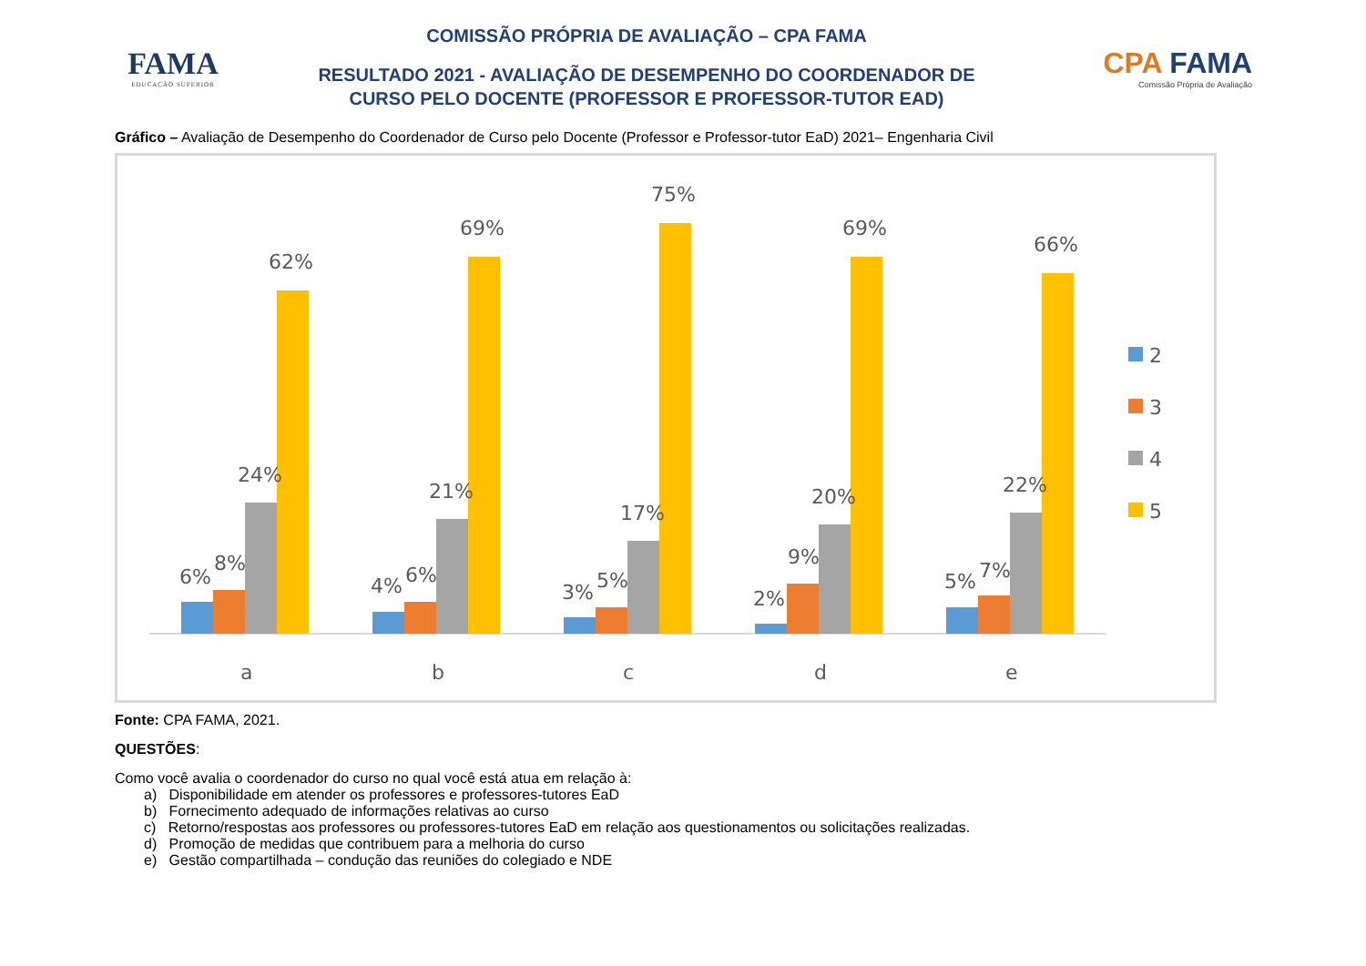FAMA
EDUCAÇÃO SUPERIOR
COMISSÃO PRÓPRIA DE AVALIAÇÃO – CPA FAMA
RESULTADO 2021 - AVALIAÇÃO DE DESEMPENHO DO COORDENADOR DE
CURSO PELO DOCENTE (PROFESSOR E PROFESSOR-TUTOR EAD)
CPA FAMA
Comissão Própria de Avaliação
Gráfico – Avaliação de Desempenho do Coordenador de Curso pelo Docente (Professor e Professor-tutor EaD) 2021– Engenharia Civil
6%
8%
24%
62%
a
4%
6%
21%
69%
b
3%
5%
17%
75%
c
2%
9%
20%
69%
d
5%
7%
22%
66%
e
2
3
4
5
Fonte: CPA FAMA, 2021.
QUESTÕES:
Como você avalia o coordenador do curso no qual você está atua em relação à:
a) Disponibilidade em atender os professores e professores-tutores EaD
b) Fornecimento adequado de informações relativas ao curso
c) Retorno/respostas aos professores ou professores-tutores EaD em relação aos questionamentos ou solicitações realizadas.
d) Promoção de medidas que contribuem para a melhoria do curso
e) Gestão compartilhada – condução das reuniões do colegiado e NDE